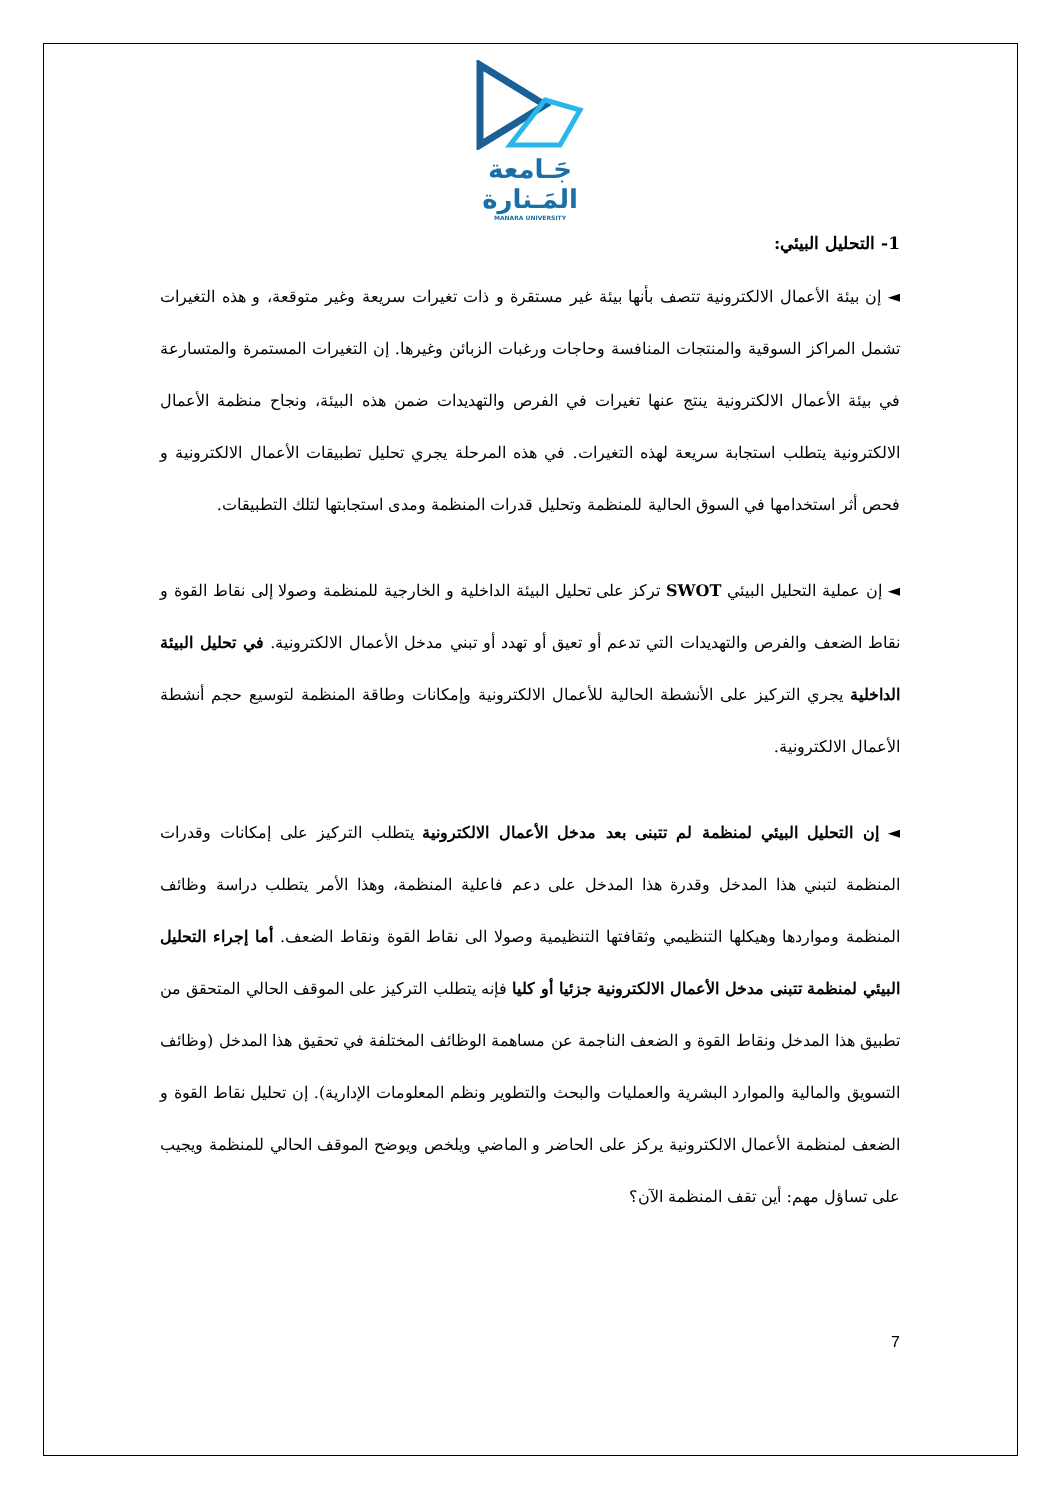جَـامعة
المَـنارة
MANARA UNIVERSITY
1- التحليل البيئي:
◄ إن بيئة الأعمال الالكترونية تتصف بأنها بيئة غير مستقرة و ذات تغيرات سريعة وغير متوقعة، و هذه التغيرات تشمل المراكز السوقية والمنتجات المنافسة وحاجات ورغبات الزبائن وغيرها. إن التغيرات المستمرة والمتسارعة في بيئة الأعمال الالكترونية ينتج عنها تغيرات في الفرص والتهديدات ضمن هذه البيئة، ونجاح منظمة الأعمال الالكترونية يتطلب استجابة سريعة لهذه التغيرات. في هذه المرحلة يجري تحليل تطبيقات الأعمال الالكترونية و فحص أثر استخدامها في السوق الحالية للمنظمة وتحليل قدرات المنظمة ومدى استجابتها لتلك التطبيقات.
◄ إن عملية التحليل البيئي SWOT تركز على تحليل البيئة الداخلية و الخارجية للمنظمة وصولا إلى نقاط القوة و نقاط الضعف والفرص والتهديدات التي تدعم أو تعيق أو تهدد أو تبني مدخل الأعمال الالكترونية. في تحليل البيئة الداخلية يجري التركيز على الأنشطة الحالية للأعمال الالكترونية وإمكانات وطاقة المنظمة لتوسيع حجم أنشطة الأعمال الالكترونية.
◄ إن التحليل البيئي لمنظمة لم تتبنى بعد مدخل الأعمال الالكترونية يتطلب التركيز على إمكانات وقدرات المنظمة لتبني هذا المدخل وقدرة هذا المدخل على دعم فاعلية المنظمة، وهذا الأمر يتطلب دراسة وظائف المنظمة ومواردها وهيكلها التنظيمي وثقافتها التنظيمية وصولا الى نقاط القوة ونقاط الضعف. أما إجراء التحليل البيئي لمنظمة تتبنى مدخل الأعمال الالكترونية جزئيا أو كليا فإنه يتطلب التركيز على الموقف الحالي المتحقق من تطبيق هذا المدخل ونقاط القوة و الضعف الناجمة عن مساهمة الوظائف المختلفة في تحقيق هذا المدخل (وظائف التسويق والمالية والموارد البشرية والعمليات والبحث والتطوير ونظم المعلومات الإدارية). إن تحليل نقاط القوة و الضعف لمنظمة الأعمال الالكترونية يركز على الحاضر و الماضي ويلخص ويوضح الموقف الحالي للمنظمة ويجيب على تساؤل مهم: أين تقف المنظمة الآن؟
7